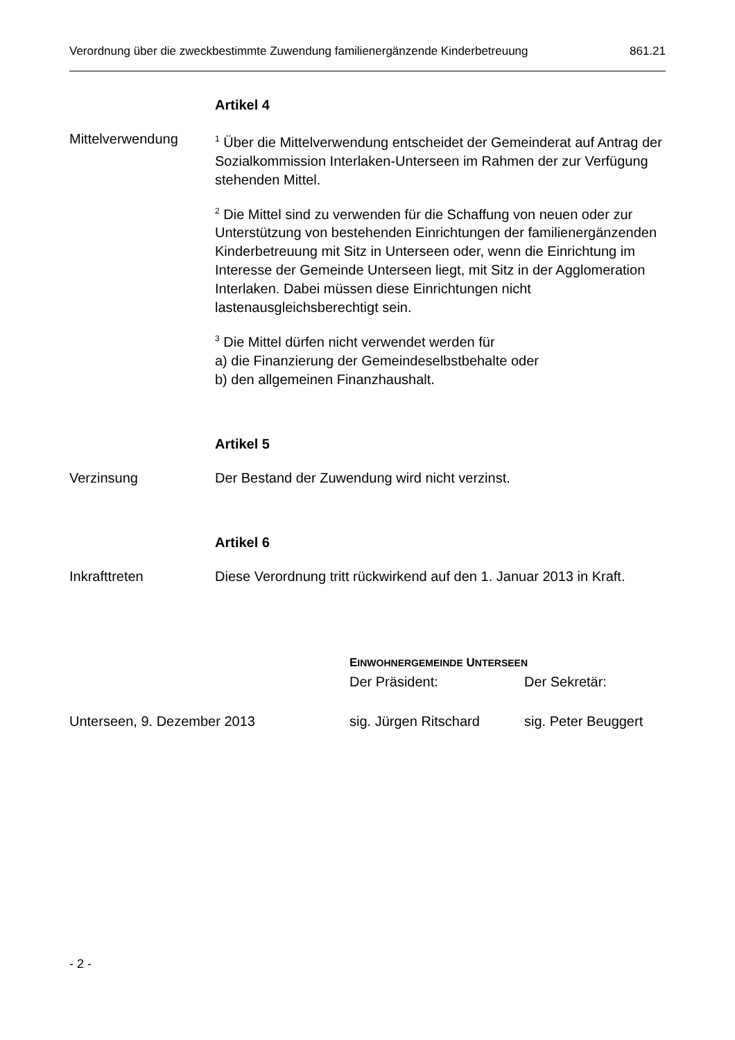Verordnung über die zweckbestimmte Zuwendung familienergänzende Kinderbetreuung 861.21
Artikel 4
Mittelverwendung
<sup>1</sup> Über die Mittelverwendung entscheidet der Gemeinderat auf Antrag der Sozialkommission Interlaken-Unterseen im Rahmen der zur Verfügung stehenden Mittel.
<sup>2</sup> Die Mittel sind zu verwenden für die Schaffung von neuen oder zur Unterstützung von bestehenden Einrichtungen der familienergänzenden Kinderbetreuung mit Sitz in Unterseen oder, wenn die Einrichtung im Interesse der Gemeinde Unterseen liegt, mit Sitz in der Agglomeration Interlaken. Dabei müssen diese Einrichtungen nicht lastenausgleichsberechtigt sein.
<sup>3</sup> Die Mittel dürfen nicht verwendet werden für
a) die Finanzierung der Gemeindeselbstbehalte oder
b) den allgemeinen Finanzhaushalt.
Artikel 5
Verzinsung Der Bestand der Zuwendung wird nicht verzinst.
Artikel 6
Inkrafttreten Diese Verordnung tritt rückwirkend auf den 1. Januar 2013 in Kraft.
EINWOHNERGEMEINDE UNTERSEEN
Der Präsident: Der Sekretär:
Unterseen, 9. Dezember 2013 sig. Jürgen Ritschard sig. Peter Beuggert
- 2 -